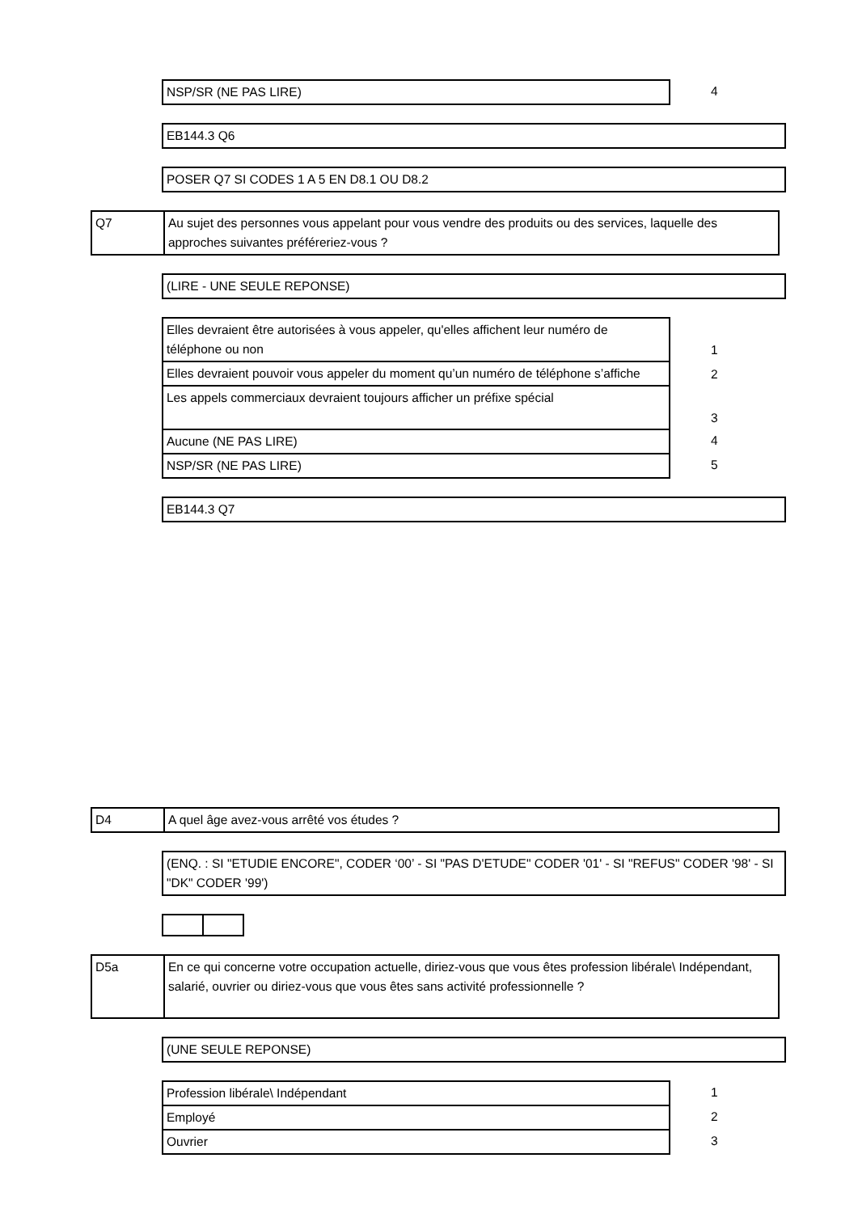| NSP/SR (NE PAS LIRE) | 4 |
| EB144.3 Q6 |
| POSER Q7 SI CODES 1 A 5 EN D8.1 OU D8.2 |
| Q7 | Au sujet des personnes vous appelant pour vous vendre des produits ou des services, laquelle des approches suivantes préféreriez-vous ? |
| (LIRE - UNE SEULE REPONSE) |
| Elles devraient être autorisées à vous appeler, qu'elles affichent leur numéro de téléphone ou non | 1 |
| Elles devraient pouvoir vous appeler du moment qu’un numéro de téléphone s’affiche | 2 |
| Les appels commerciaux devraient toujours afficher un préfixe spécial | 3 |
| Aucune (NE PAS LIRE) | 4 |
| NSP/SR (NE PAS LIRE) | 5 |
| EB144.3 Q7 |
| D4 | A quel âge avez-vous arrêté vos études ? |
| (ENQ. : SI "ETUDIE ENCORE", CODER ‘00’ - SI "PAS D'ETUDE" CODER '01' - SI "REFUS" CODER '98' - SI "DK" CODER '99') |
| D5a | En ce qui concerne votre occupation actuelle, diriez-vous que vous êtes profession libérale\ Indépendant, salarié, ouvrier ou diriez-vous que vous êtes sans activité professionnelle ? |
| (UNE SEULE REPONSE) |
| Profession libérale\ Indépendant | 1 |
| Employé | 2 |
| Ouvrier | 3 |